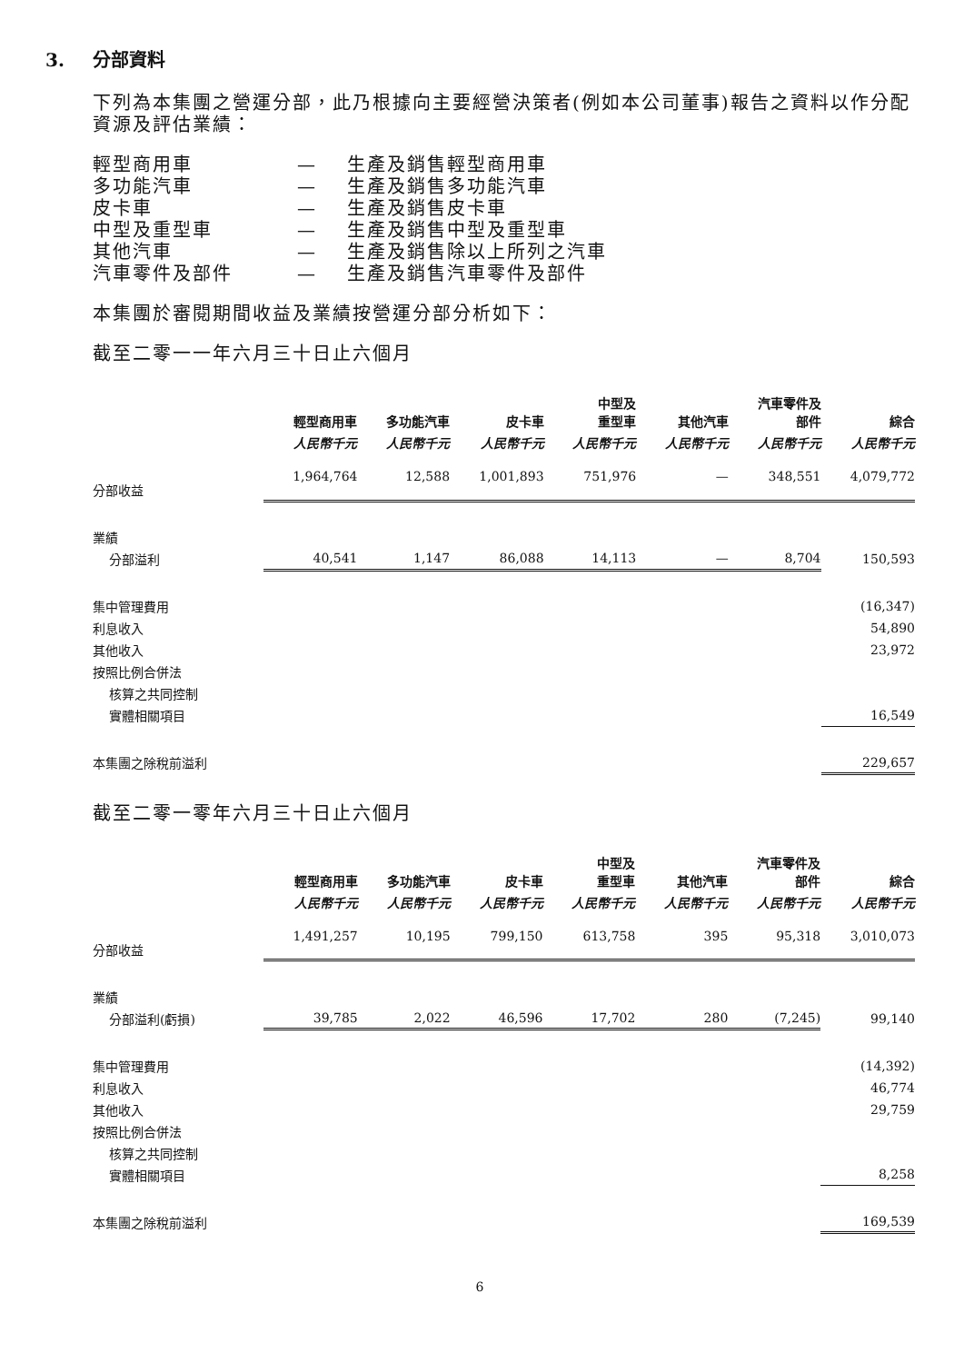3. 分部資料
下列為本集團之營運分部，此乃根據向主要經營決策者(例如本公司董事)報告之資料以作分配資源及評估業績：
| 輕型商用車 | — | 生產及銷售輕型商用車 |
| 多功能汽車 | — | 生產及銷售多功能汽車 |
| 皮卡車 | — | 生產及銷售皮卡車 |
| 中型及重型車 | — | 生產及銷售中型及重型車 |
| 其他汽車 | — | 生產及銷售除以上所列之汽車 |
| 汽車零件及部件 | — | 生產及銷售汽車零件及部件 |
本集團於審閱期間收益及業績按營運分部分析如下：
截至二零一一年六月三十日止六個月
| | 輕型商用車 | 多功能汽車 | 皮卡車 | 中型及 重型車 | 其他汽車 | 汽車零件及 部件 | 綜合 |
| --- | --- | --- | --- | --- | --- | --- | --- |
| | 人民幣千元 | 人民幣千元 | 人民幣千元 | 人民幣千元 | 人民幣千元 | 人民幣千元 | 人民幣千元 |
| 分部收益 | 1,964,764 | 12,588 | 1,001,893 | 751,976 | — | 348,551 | 4,079,772 |
| 業績 | | | | | | | |
| 分部溢利 | 40,541 | 1,147 | 86,088 | 14,113 | — | 8,704 | 150,593 |
| 集中管理費用 | | | | | | | (16,347) |
| 利息收入 | | | | | | | 54,890 |
| 其他收入 | | | | | | | 23,972 |
| 按照比例合併法 | | | | | | | |
| 核算之共同控制 | | | | | | | |
| 實體相關項目 | | | | | | | 16,549 |
| 本集團之除稅前溢利 | | | | | | | 229,657 |
截至二零一零年六月三十日止六個月
| | 輕型商用車 | 多功能汽車 | 皮卡車 | 中型及 重型車 | 其他汽車 | 汽車零件及 部件 | 綜合 |
| --- | --- | --- | --- | --- | --- | --- | --- |
| | 人民幣千元 | 人民幣千元 | 人民幣千元 | 人民幣千元 | 人民幣千元 | 人民幣千元 | 人民幣千元 |
| 分部收益 | 1,491,257 | 10,195 | 799,150 | 613,758 | 395 | 95,318 | 3,010,073 |
| 業績 | | | | | | | |
| 分部溢利(虧損) | 39,785 | 2,022 | 46,596 | 17,702 | 280 | (7,245) | 99,140 |
| 集中管理費用 | | | | | | | (14,392) |
| 利息收入 | | | | | | | 46,774 |
| 其他收入 | | | | | | | 29,759 |
| 按照比例合併法 | | | | | | | |
| 核算之共同控制 | | | | | | | |
| 實體相關項目 | | | | | | | 8,258 |
| 本集團之除稅前溢利 | | | | | | | 169,539 |
6